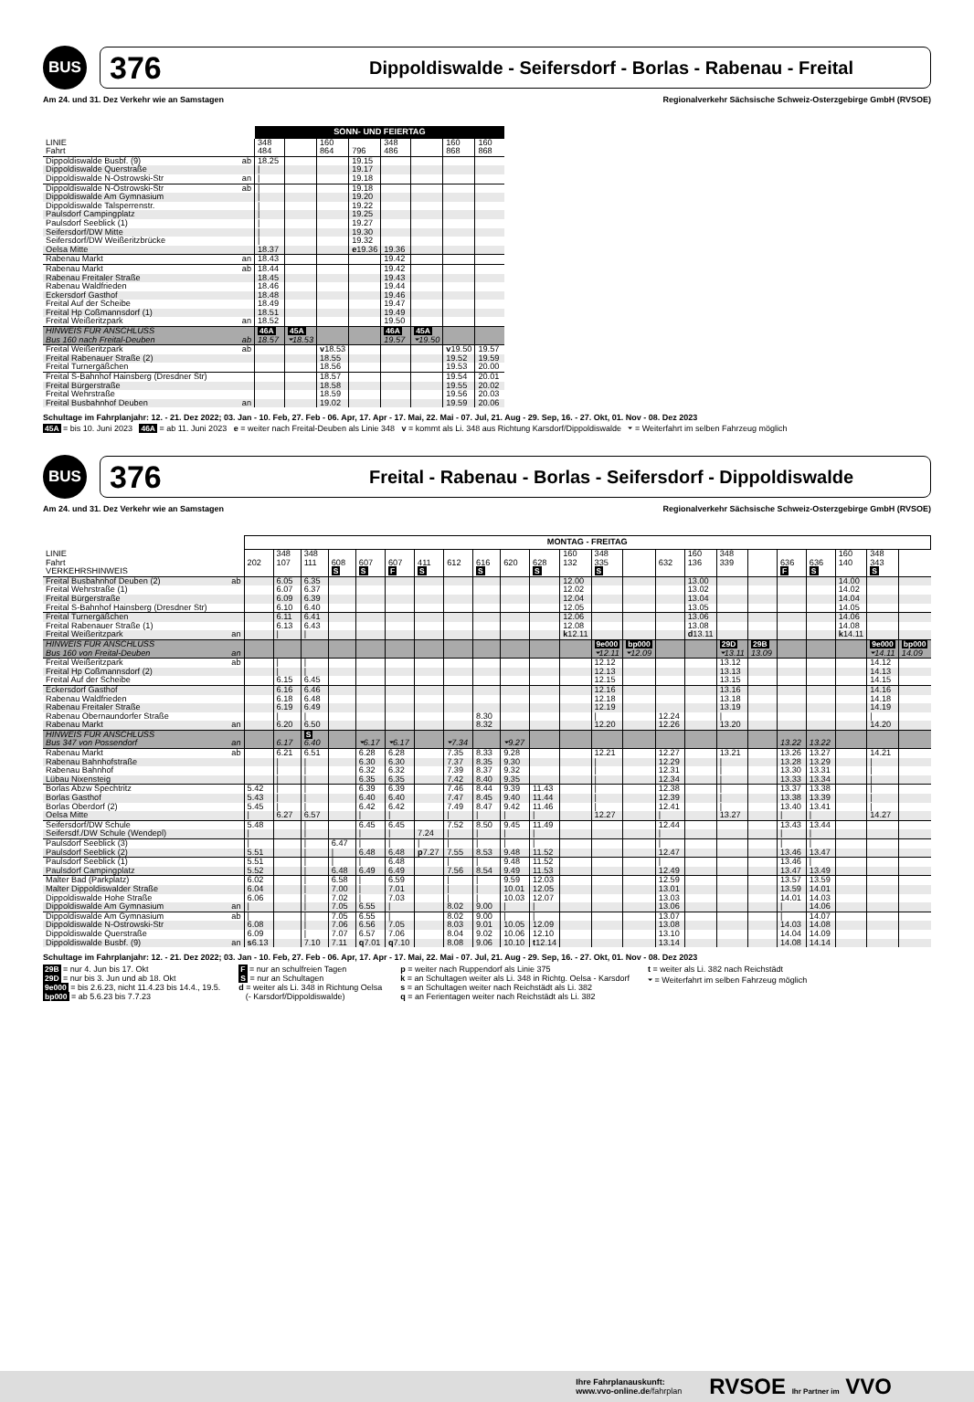BUS
376
Dippoldiswalde - Seifersdorf - Borlas - Rabenau - Freital
Am 24. und 31. Dez Verkehr wie an Samstagen Regionalverkehr Sächsische Schweiz-Osterzgebirge GmbH (RVSOE)
| | | SONN- UND FEIERTAG | | | | | | | |
| LINIE | | 348 | | 160 | | 348 | | 160 | 160 |
| Fahrt | | 484 | | 864 | 796 | 486 | | 868 | 868 |
| Dippoldiswalde Busbf. (9) | ab | 18.25 | | | 19.15 | | | | |
| Dippoldiswalde Querstraße | | / | | | 19.17 | | | | |
| Dippoldiswalde N-Ostrowski-Str | an | / | | | 19.18 | | | | |
| Dippoldiswalde N-Ostrowski-Str | ab | / | | | 19.18 | | | | |
| Dippoldiswalde Am Gymnasium | | / | | | 19.20 | | | | |
| Dippoldiswalde Talsperrenstr. | | / | | | 19.22 | | | | |
| Paulsdorf Campingplatz | | / | | | 19.25 | | | | |
| Paulsdorf Seeblick (1) | | / | | | 19.27 | | | | |
| Seifersdorf/DW Mitte | | / | | | 19.30 | | | | |
| Seifersdorf/DW Weißeritzbrücke | | / | | | 19.32 | | | | |
| Oelsa Mitte | | 18.37 | | | e 19.36 | 19.36 | | | |
| Rabenau Markt | an | 18.43 | | | | 19.42 | | | |
| Rabenau Markt | ab | 18.44 | | | | 19.42 | | | |
| Rabenau Freitaler Straße | | 18.45 | | | | 19.43 | | | |
| Rabenau Waldfrieden | | 18.46 | | | | 19.44 | | | |
| Eckersdorf Gasthof | | 18.48 | | | | 19.46 | | | |
| Freital Auf der Scheibe | | 18.49 | | | | 19.47 | | | |
| Freital Hp Coßmannsdorf (1) | | 18.51 | | | | 19.49 | | | |
| Freital Weißeritzpark | an | 18.52 | | | | 19.50 | | | |
| HINWEIS FÜR ANSCHLUSS Bus 160 nach Freital-Deuben | ab | 46A 18.57 | 45A ⏷18.53 | | | 46A 19.57 | 45A ⏷19.50 | | |
| Freital Weißeritzpark | ab | | | v 18.53 | | | | v 19.50 | 19.57 |
| Freital Rabenauer Straße (2) | | | | 18.55 | | | | 19.52 | 19.59 |
| Freital Turnergäßchen | | | | 18.56 | | | | 19.53 | 20.00 |
| Freital S-Bahnhof Hainsberg (Dresdner Str) | | | | 18.57 | | | | 19.54 | 20.01 |
| Freital Bürgerstraße | | | | 18.58 | | | | 19.55 | 20.02 |
| Freital Wehrstraße | | | | 18.59 | | | | 19.56 | 20.03 |
| Freital Busbahnhof Deuben | an | | | 19.02 | | | | 19.59 | 20.06 |
Schultage im Fahrplanjahr: 12. - 21. Dez 2022; 03. Jan - 10. Feb, 27. Feb - 06. Apr, 17. Apr - 17. Mai, 22. Mai - 07. Jul, 21. Aug - 29. Sep, 16. - 27. Okt, 01. Nov - 08. Dez 2023
45A = bis 10. Juni 2023 46A = ab 11. Juni 2023 e = weiter nach Freital-Deuben als Linie 348 v = kommt als Li. 348 aus Richtung Karsdorf/Dippoldiswalde ⏷ = Weiterfahrt im selben Fahrzeug möglich
BUS
376
Freital - Rabenau - Borlas - Seifersdorf - Dippoldiswalde
Am 24. und 31. Dez Verkehr wie an Samstagen Regionalverkehr Sächsische Schweiz-Osterzgebirge GmbH (RVSOE)
| | | MONTAG - FREITAG | | | | | | | | | | | | | | | | | | | | | | |
| LINIE | | | 348 | 348 | | | | | | | | | 160 | 348 | | | 160 | 348 | | | | 160 | 348 | |
| Fahrt | | 202 | 107 | 111 | 608 | 607 | 607 | 411 | 612 | 616 | 620 | 628 | 132 | 335 | | 632 | 136 | 339 | | 636 | 636 | 140 | 343 | |
| VERKEHRSHINWEIS | | | | | S | S | F | S | | S | | S | | S | | | | | | F | S | | S | |
| Freital Busbahnhof Deuben (2) | ab | | 6.05 | 6.35 | | | | | | | | | 12.00 | | | | 13.00 | | | | | 14.00 | | |
| Freital Wehrstraße (1) | | | 6.07 | 6.37 | | | | | | | | | 12.02 | | | | 13.02 | | | | | 14.02 | | |
| Freital Bürgerstraße | | | 6.09 | 6.39 | | | | | | | | | 12.04 | | | | 13.04 | | | | | 14.04 | | |
| Freital S-Bahnhof Hainsberg (Dresdner Str) | | | 6.10 | 6.40 | | | | | | | | | 12.05 | | | | 13.05 | | | | | 14.05 | | |
| Freital Turnergäßchen | | | 6.11 | 6.41 | | | | | | | | | 12.06 | | | | 13.06 | | | | | 14.06 | | |
| Freital Rabenauer Straße (1) | | | 6.13 | 6.43 | | | | | | | | | 12.08 | | | | 13.08 | | | | | 14.08 | | |
| Freital Weißeritzpark | an | | / | / | | | | | | | | | k 12.11 | | | | d 13.11 | | | | | k 14.11 | | |
| HINWEIS FÜR ANSCHLUSS Bus 160 von Freital-Deuben | an | | | | | | | | | | | | | 9e000 ⏷12.11 | bp000 ⏷12.09 | | | 29D ⏷13.11 | 29B 13.09 | | | | 9e000 ⏷14.11 | bp000 14.09 |
| Freital Weißeritzpark | ab | | / | / | | | | | | | | | | 12.12 | | | | 13.12 | | | | | 14.12 | |
| Freital Hp Coßmannsdorf (2) | | | / | / | | | | | | | | | | 12.13 | | | | 13.13 | | | | | 14.13 | |
| Freital Auf der Scheibe | | | 6.15 | 6.45 | | | | | | | | | | 12.15 | | | | 13.15 | | | | | 14.15 | |
| Eckersdorf Gasthof | | | 6.16 | 6.46 | | | | | | | | | | 12.16 | | | | 13.16 | | | | | 14.16 | |
| Rabenau Waldfrieden | | | 6.18 | 6.48 | | | | | | | | | | 12.18 | | | | 13.18 | | | | | 14.18 | |
| Rabenau Freitaler Straße | | | 6.19 | 6.49 | | | | | | | | | | 12.19 | | | | 13.19 | | | | | 14.19 | |
| Rabenau Obernaundorfer Straße | | | / | / | | | | | | 8.30 | | | | / | | 12.24 | | / | | | | | / | |
| Rabenau Markt | an | | 6.20 | 6.50 | | | | | | 8.32 | | | | 12.20 | | 12.26 | | 13.20 | | | | | 14.20 | |
| HINWEIS FÜR ANSCHLUSS Bus 347 von Possendorf | an | | 6.17 | S 6.40 | | ⏷6.17 | ⏷6.17 | | ⏷7.34 | | ⏷9.27 | | | | | | | | | 13.22 | 13.22 | | | |
| Rabenau Markt | ab | | 6.21 | 6.51 | | 6.28 | 6.28 | | 7.35 | 8.33 | 9.28 | | | 12.21 | | 12.27 | | 13.21 | | 13.26 | 13.27 | | 14.21 | |
| Rabenau Bahnhofstraße | | | / | / | | 6.30 | 6.30 | | 7.37 | 8.35 | 9.30 | | | / | | 12.29 | | / | | 13.28 | 13.29 | | / | |
| Rabenau Bahnhof | | | / | / | | 6.32 | 6.32 | | 7.39 | 8.37 | 9.32 | | | / | | 12.31 | | / | | 13.30 | 13.31 | | / | |
| Lübau Nixensteig | | | / | / | | 6.35 | 6.35 | | 7.42 | 8.40 | 9.35 | | | / | | 12.34 | | / | | 13.33 | 13.34 | | / | |
| Borlas Abzw Spechtritz | | 5.42 | / | / | | 6.39 | 6.39 | | 7.46 | 8.44 | 9.39 | 11.43 | | / | | 12.38 | | / | | 13.37 | 13.38 | | / | |
| Borlas Gasthof | | 5.43 | / | / | | 6.40 | 6.40 | | 7.47 | 8.45 | 9.40 | 11.44 | | / | | 12.39 | | / | | 13.38 | 13.39 | | / | |
| Borlas Oberdorf (2) | | 5.45 | / | / | | 6.42 | 6.42 | | 7.49 | 8.47 | 9.42 | 11.46 | | / | | 12.41 | | / | | 13.40 | 13.41 | | / | |
| Oelsa Mitte | | / | 6.27 | 6.57 | | / | / | | / | / | / | / | | 12.27 | | / | | 13.27 | | / | / | | 14.27 | |
| Seifersdorf/DW Schule | | 5.48 | | / | | 6.45 | 6.45 | | 7.52 | 8.50 | 9.45 | 11.49 | | | | 12.44 | | | | 13.43 | 13.44 | | | |
| Seifersdf./DW Schule (Wendepl) | | / | | / | | / | / | 7.24 | / | / | / | / | | | | / | | | | / | / | | | |
| Paulsdorf Seeblick (3) | | / | | / | 6.47 | / | / | / | / | / | / | / | | | | / | | | | / | / | | | |
| Paulsdorf Seeblick (2) | | 5.51 | | / | / | 6.48 | 6.48 | p 7.27 | 7.55 | 8.53 | 9.48 | 11.52 | | | | 12.47 | | | | 13.46 | 13.47 | | | |
| Paulsdorf Seeblick (1) | | 5.51 | | / | / | / | 6.48 | | / | / | 9.48 | 11.52 | | | | / | | | | 13.46 | / | | | |
| Paulsdorf Campingplatz | | 5.52 | | / | 6.48 | 6.49 | 6.49 | | 7.56 | 8.54 | 9.49 | 11.53 | | | | 12.49 | | | | 13.47 | 13.49 | | | |
| Malter Bad (Parkplatz) | | 6.02 | | / | 6.58 | / | 6.59 | | / | / | 9.59 | 12.03 | | | | 12.59 | | | | 13.57 | 13.59 | | | |
| Malter Dippoldiswalder Straße | | 6.04 | | / | 7.00 | / | 7.01 | | / | / | 10.01 | 12.05 | | | | 13.01 | | | | 13.59 | 14.01 | | | |
| Dippoldiswalde Hohe Straße | | 6.06 | | / | 7.02 | / | 7.03 | | / | / | 10.03 | 12.07 | | | | 13.03 | | | | 14.01 | 14.03 | | | |
| Dippoldiswalde Am Gymnasium | an | / | | / | 7.05 | 6.55 | / | | 8.02 | 9.00 | / | / | | | | 13.06 | | | | / | 14.06 | | | |
| Dippoldiswalde Am Gymnasium | ab | / | | / | 7.05 | 6.55 | / | | 8.02 | 9.00 | / | / | | | | 13.07 | | | | / | 14.07 | | | |
| Dippoldiswalde N-Ostrowski-Str | | 6.08 | | / | 7.06 | 6.56 | 7.05 | | 8.03 | 9.01 | 10.05 | 12.09 | | | | 13.08 | | | | 14.03 | 14.08 | | | |
| Dippoldiswalde Querstraße | | 6.09 | | / | 7.07 | 6.57 | 7.06 | | 8.04 | 9.02 | 10.06 | 12.10 | | | | 13.10 | | | | 14.04 | 14.09 | | | |
| Dippoldiswalde Busbf. (9) | an | s 6.13 | | 7.10 | 7.11 | q 7.01 | q 7.10 | | 8.08 | 9.06 | 10.10 | t 12.14 | | | | 13.14 | | | | 14.08 | 14.14 | | | |
Schultage im Fahrplanjahr: 12. - 21. Dez 2022; 03. Jan - 10. Feb, 27. Feb - 06. Apr, 17. Apr - 17. Mai, 22. Mai - 07. Jul, 21. Aug - 29. Sep, 16. - 27. Okt, 01. Nov - 08. Dez 2023
29B = nur 4. Jun bis 17. Okt
29D = nur bis 3. Jun und ab 18. Okt
9e000 = bis 2.6.23, nicht 11.4.23 bis 14.4., 19.5.
bp000 = ab 5.6.23 bis 7.7.23
F = nur an schulfreien Tagen
S = nur an Schultagen
d = weiter als Li. 348 in Richtung Oelsa
(- Karsdorf/Dippoldiswalde)
p = weiter nach Ruppendorf als Linie 375
k = an Schultagen weiter als Li. 348 in Richtg. Oelsa - Karsdorf
s = an Schultagen weiter nach Reichstädt als Li. 382
q = an Ferientagen weiter nach Reichstädt als Li. 382
t = weiter als Li. 382 nach Reichstädt
⏷ = Weiterfahrt im selben Fahrzeug möglich
Ihre Fahrplanauskunft:
www.vvo-online.de/fahrplan
RVSOE Ihr Partner im VVO